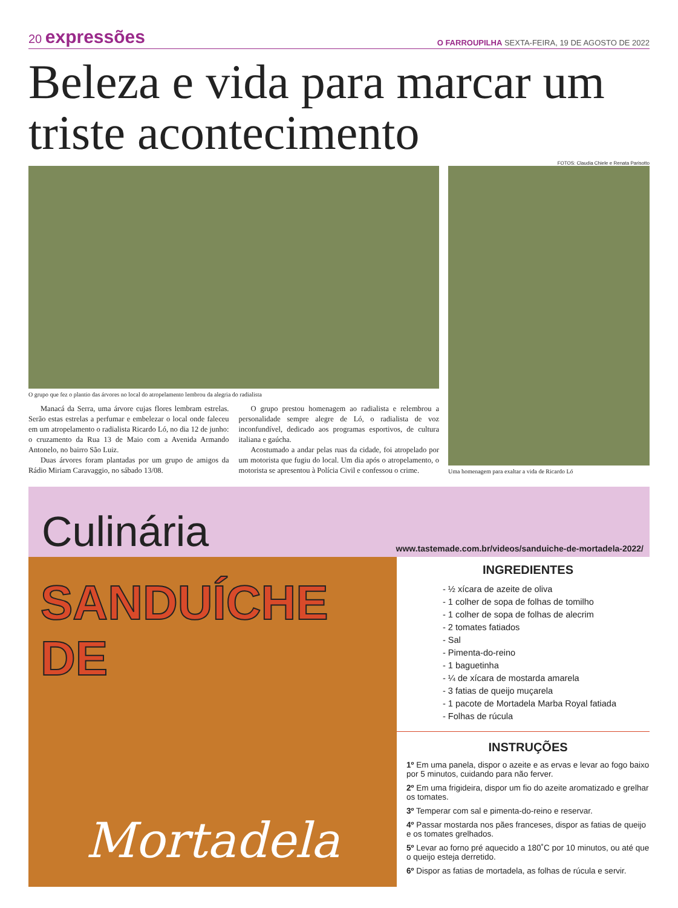20 expressões
O FARROUPILHA SEXTA-FEIRA, 19 DE AGOSTO DE 2022
Beleza e vida para marcar um triste acontecimento
FOTOS: Claudia Chiele e Renata Parisotto
O grupo que fez o plantio das árvores no local do atropelamento lembrou da alegria do radialista
Manacá da Serra, uma árvore cujas flores lembram estrelas. Serão estas estrelas a perfumar e embelezar o local onde faleceu em um atropelamento o radialista Ricardo Ló, no dia 12 de junho: o cruzamento da Rua 13 de Maio com a Avenida Armando Antonelo, no bairro São Luiz.
Duas árvores foram plantadas por um grupo de amigos da Rádio Miriam Caravaggio, no sábado 13/08.
O grupo prestou homenagem ao radialista e relembrou a personalidade sempre alegre de Ló, o radialista de voz inconfundível, dedicado aos programas esportivos, de cultura italiana e gaúcha.
Acostumado a andar pelas ruas da cidade, foi atropelado por um motorista que fugiu do local. Um dia após o atropelamento, o motorista se apresentou à Polícia Civil e confessou o crime.
Uma homenagem para exaltar a vida de Ricardo Ló
Culinária
www.tastemade.com.br/videos/sanduiche-de-mortadela-2022/
SANDUÍCHE DE
Mortadela
INGREDIENTES
- ½ xícara de azeite de oliva
- 1 colher de sopa de folhas de tomilho
- 1 colher de sopa de folhas de alecrim
- 2 tomates fatiados
- Sal
- Pimenta-do-reino
- 1 baguetinha
- ¼ de xícara de mostarda amarela
- 3 fatias de queijo muçarela
- 1 pacote de Mortadela Marba Royal fatiada
- Folhas de rúcula
INSTRUÇÕES
1º Em uma panela, dispor o azeite e as ervas e levar ao fogo baixo por 5 minutos, cuidando para não ferver.
2º Em uma frigideira, dispor um fio do azeite aromatizado e grelhar os tomates.
3º Temperar com sal e pimenta-do-reino e reservar.
4º Passar mostarda nos pães franceses, dispor as fatias de queijo e os tomates grelhados.
5º Levar ao forno pré aquecido a 180˚C por 10 minutos, ou até que o queijo esteja derretido.
6º Dispor as fatias de mortadela, as folhas de rúcula e servir.